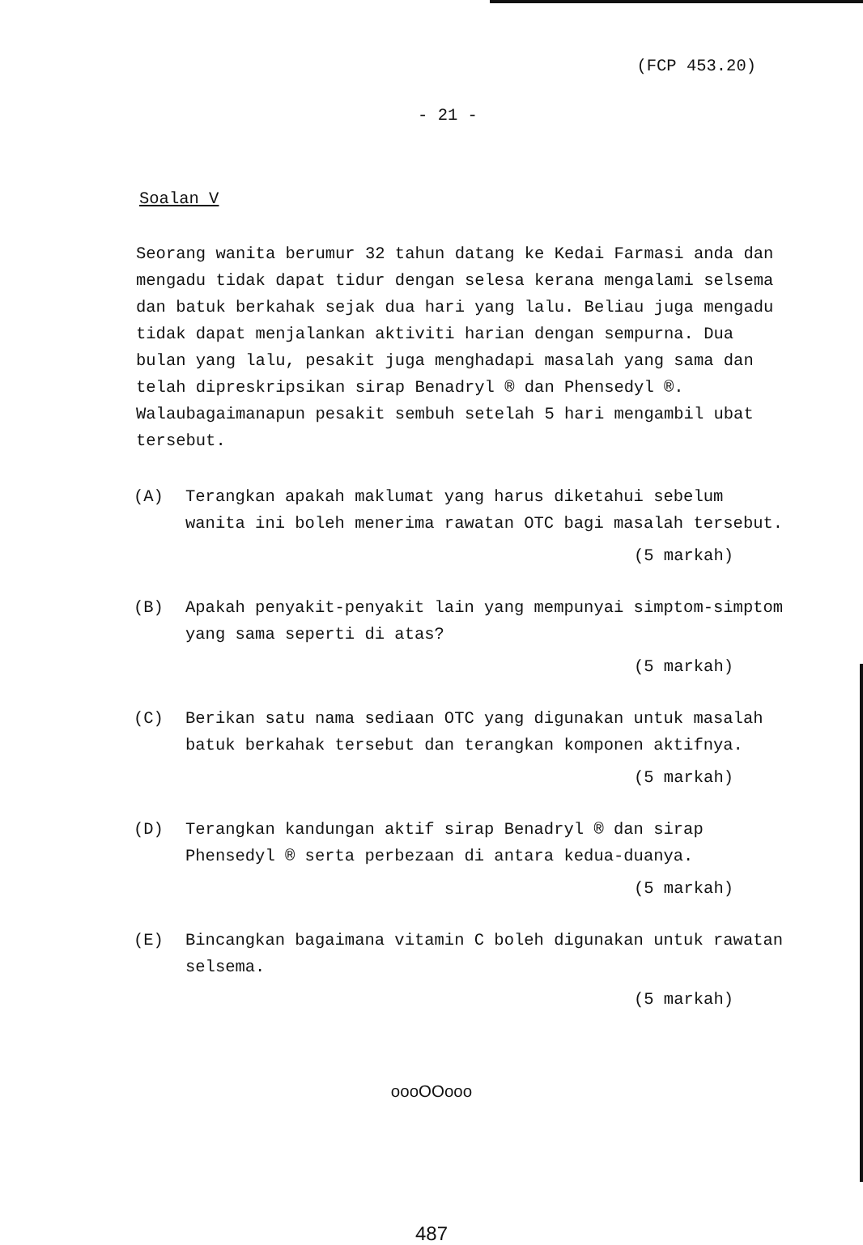(FCP 453.20)
- 21 -
Soalan V
Seorang wanita berumur 32 tahun datang ke Kedai Farmasi anda dan mengadu tidak dapat tidur dengan selesa kerana mengalami selsema dan batuk berkahak sejak dua hari yang lalu. Beliau juga mengadu tidak dapat menjalankan aktiviti harian dengan sempurna. Dua bulan yang lalu, pesakit juga menghadapi masalah yang sama dan telah dipreskripsikan sirap Benadryl ® dan Phensedyl ®. Walaubagaimanapun pesakit sembuh setelah 5 hari mengambil ubat tersebut.
(A) Terangkan apakah maklumat yang harus diketahui sebelum wanita ini boleh menerima rawatan OTC bagi masalah tersebut.
(5 markah)
(B) Apakah penyakit-penyakit lain yang mempunyai simptom-simptom yang sama seperti di atas?
(5 markah)
(C) Berikan satu nama sediaan OTC yang digunakan untuk masalah batuk berkahak tersebut dan terangkan komponen aktifnya.
(5 markah)
(D) Terangkan kandungan aktif sirap Benadryl ® dan sirap Phensedyl ® serta perbezaan di antara kedua-duanya.
(5 markah)
(E) Bincangkan bagaimana vitamin C boleh digunakan untuk rawatan selsema.
(5 markah)
oooOOooo
487